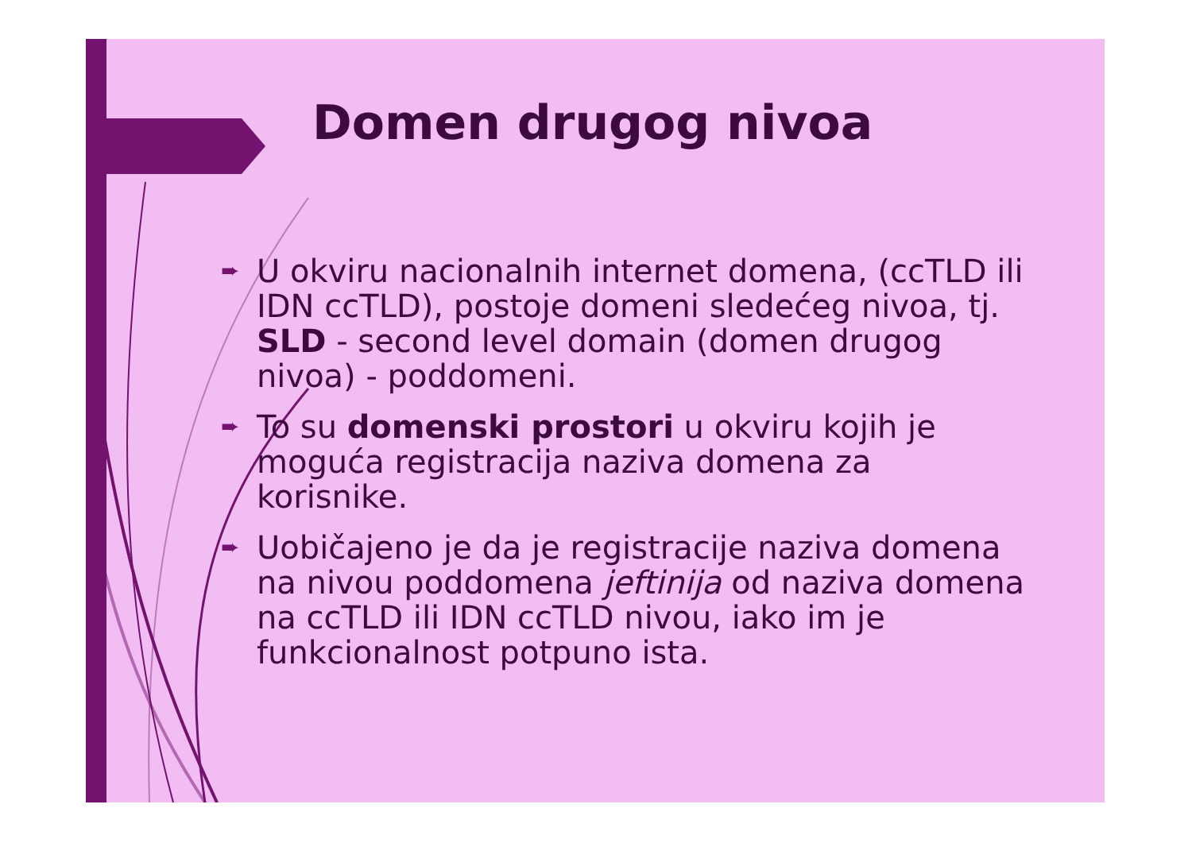Domen drugog nivoa
➨
U okviru nacionalnih internet domena, (ccTLD ili IDN ccTLD), postoje domeni sledećeg nivoa, tj. SLD - second level domain (domen drugog nivoa) - poddomeni.
➨
To su domenski prostori u okviru kojih je moguća registracija naziva domena za korisnike.
➨
Uobičajeno je da je registracije naziva domena na nivou poddomena jeftinija od naziva domena na ccTLD ili IDN ccTLD nivou, iako im je funkcionalnost potpuno ista.